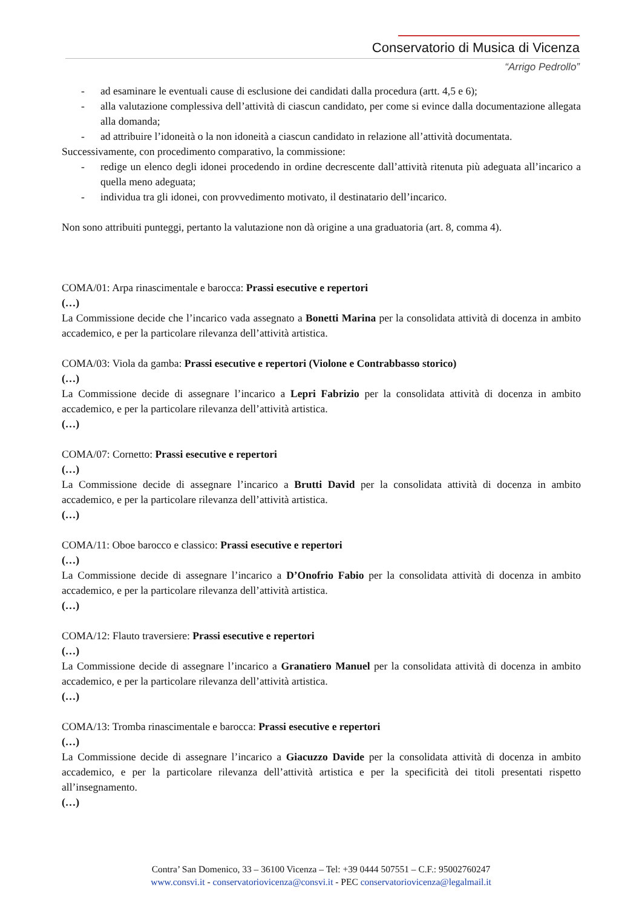Conservatorio di Musica di Vicenza
“Arrigo Pedrollo”
- ad esaminare le eventuali cause di esclusione dei candidati dalla procedura (artt. 4,5 e 6);
- alla valutazione complessiva dell’attività di ciascun candidato, per come si evince dalla documentazione allegata alla domanda;
- ad attribuire l’idoneità o la non idoneità a ciascun candidato in relazione all’attività documentata.
Successivamente, con procedimento comparativo, la commissione:
- redige un elenco degli idonei procedendo in ordine decrescente dall’attività ritenuta più adeguata all’incarico a quella meno adeguata;
- individua tra gli idonei, con provvedimento motivato, il destinatario dell’incarico.
Non sono attribuiti punteggi, pertanto la valutazione non dà origine a una graduatoria (art. 8, comma 4).
COMA/01: Arpa rinascimentale e barocca: Prassi esecutive e repertori
(…)
La Commissione decide che l’incarico vada assegnato a Bonetti Marina per la consolidata attività di docenza in ambito accademico, e per la particolare rilevanza dell’attività artistica.
COMA/03: Viola da gamba: Prassi esecutive e repertori (Violone e Contrabbasso storico)
(…)
La Commissione decide di assegnare l’incarico a Lepri Fabrizio per la consolidata attività di docenza in ambito accademico, e per la particolare rilevanza dell’attività artistica.
(…)
COMA/07: Cornetto: Prassi esecutive e repertori
(…)
La Commissione decide di assegnare l’incarico a Brutti David per la consolidata attività di docenza in ambito accademico, e per la particolare rilevanza dell’attività artistica.
(…)
COMA/11: Oboe barocco e classico: Prassi esecutive e repertori
(…)
La Commissione decide di assegnare l’incarico a D’Onofrio Fabio per la consolidata attività di docenza in ambito accademico, e per la particolare rilevanza dell’attività artistica.
(…)
COMA/12: Flauto traversiere: Prassi esecutive e repertori
(…)
La Commissione decide di assegnare l’incarico a Granatiero Manuel per la consolidata attività di docenza in ambito accademico, e per la particolare rilevanza dell’attività artistica.
(…)
COMA/13: Tromba rinascimentale e barocca: Prassi esecutive e repertori
(…)
La Commissione decide di assegnare l’incarico a Giacuzzo Davide per la consolidata attività di docenza in ambito accademico, e per la particolare rilevanza dell’attività artistica e per la specificità dei titoli presentati rispetto all’insegnamento.
(…)
Contra’ San Domenico, 33 – 36100 Vicenza – Tel: +39 0444 507551 – C.F.: 95002760247
www.consvi.it - conservatoriovicenza@consvi.it - PEC conservatoriovicenza@legalmail.it